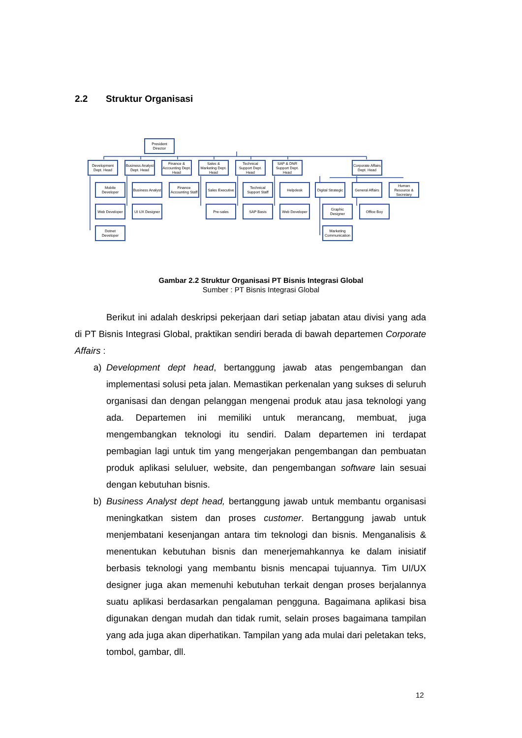2.2 Struktur Organisasi
President Director
Development Dept. Head
Business Analyst Dept. Head
Finance & Accounting Dept. Head
Sales & Marketing Dept. Head
Technical Support Dept. Head
SAP & DNR Support Dept. Head
Corporate Affairs Dept. Head
Mobile Developer
Business Analyst
Finance Accounting Staff
Sales Executive
Technical Support Staff
Helpdesk
Digital Strategic
General Affairs
Human Resource & Secretary
Web Developer
UI UX Designer
Pre-sales SAP Basis
Web Developer
Graphic Designer
Office Boy
Dotnet Developer
Marketing Communication
Gambar 2.2 Struktur Organisasi PT Bisnis Integrasi Global
Sumber : PT Bisnis Integrasi Global
Berikut ini adalah deskripsi pekerjaan dari setiap jabatan atau divisi yang ada di PT Bisnis Integrasi Global, praktikan sendiri berada di bawah departemen Corporate Affairs :
a) Development dept head, bertanggung jawab atas pengembangan dan implementasi solusi peta jalan. Memastikan perkenalan yang sukses di seluruh organisasi dan dengan pelanggan mengenai produk atau jasa teknologi yang ada. Departemen ini memiliki untuk merancang, membuat, juga mengembangkan teknologi itu sendiri. Dalam departemen ini terdapat pembagian lagi untuk tim yang mengerjakan pengembangan dan pembuatan produk aplikasi seluluer, website, dan pengembangan software lain sesuai dengan kebutuhan bisnis.
b) Business Analyst dept head, bertanggung jawab untuk membantu organisasi meningkatkan sistem dan proses customer. Bertanggung jawab untuk menjembatani kesenjangan antara tim teknologi dan bisnis. Menganalisis & menentukan kebutuhan bisnis dan menerjemahkannya ke dalam inisiatif berbasis teknologi yang membantu bisnis mencapai tujuannya. Tim UI/UX designer juga akan memenuhi kebutuhan terkait dengan proses berjalannya suatu aplikasi berdasarkan pengalaman pengguna. Bagaimana aplikasi bisa digunakan dengan mudah dan tidak rumit, selain proses bagaimana tampilan yang ada juga akan diperhatikan. Tampilan yang ada mulai dari peletakan teks, tombol, gambar, dll.
12